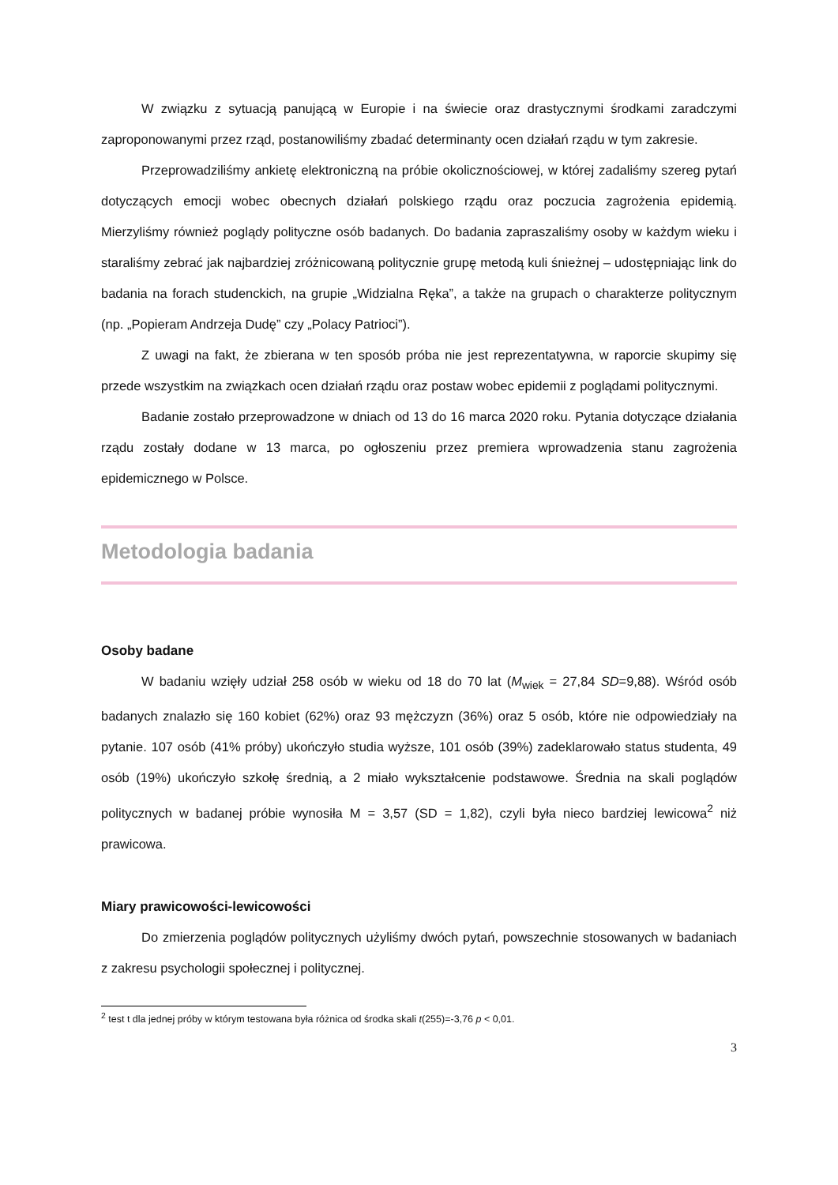W związku z sytuacją panującą w Europie i na świecie oraz drastycznymi środkami zaradczymi zaproponowanymi przez rząd, postanowiliśmy zbadać determinanty ocen działań rządu w tym zakresie.
Przeprowadziliśmy ankietę elektroniczną na próbie okolicznościowej, w której zadaliśmy szereg pytań dotyczących emocji wobec obecnych działań polskiego rządu oraz poczucia zagrożenia epidemią. Mierzyliśmy również poglądy polityczne osób badanych. Do badania zapraszaliśmy osoby w każdym wieku i staraliśmy zebrać jak najbardziej zróżnicowaną politycznie grupę metodą kuli śnieżnej – udostępniając link do badania na forach studenckich, na grupie „Widzialna Ręka”, a także na grupach o charakterze politycznym (np. „Popieram Andrzeja Dudę” czy „Polacy Patrioci”).
Z uwagi na fakt, że zbierana w ten sposób próba nie jest reprezentatywna, w raporcie skupimy się przede wszystkim na związkach ocen działań rządu oraz postaw wobec epidemii z poglądami politycznymi.
Badanie zostało przeprowadzone w dniach od 13 do 16 marca 2020 roku. Pytania dotyczące działania rządu zostały dodane w 13 marca, po ogłoszeniu przez premiera wprowadzenia stanu zagrożenia epidemicznego w Polsce.
Metodologia badania
Osoby badane
W badaniu wzięły udział 258 osób w wieku od 18 do 70 lat (M<sub>wiek</sub> = 27,84 SD=9,88). Wśród osób badanych znalazło się 160 kobiet (62%) oraz 93 mężczyzn (36%) oraz 5 osób, które nie odpowiedziały na pytanie. 107 osób (41% próby) ukończyło studia wyższe, 101 osób (39%) zadeklarowało status studenta, 49 osób (19%) ukończyło szkołę średnią, a 2 miało wykształcenie podstawowe. Średnia na skali poglądów politycznych w badanej próbie wynosiła M = 3,57 (SD = 1,82), czyli była nieco bardziej lewicowa<sup>2</sup> niż prawicowa.
Miary prawicowości-lewicowości
Do zmierzenia poglądów politycznych użyliśmy dwóch pytań, powszechnie stosowanych w badaniach z zakresu psychologii społecznej i politycznej.
<sup>2</sup> test t dla jednej próby w którym testowana była różnica od środka skali t(255)=-3,76 p < 0,01.
3